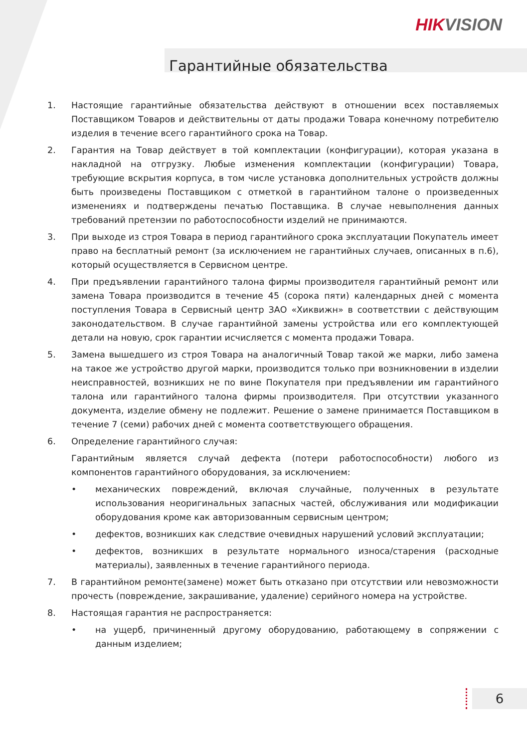HIKVISION
Гарантийные обязательства
1. Настоящие гарантийные обязательства действуют в отношении всех поставляемых Поставщиком Товаров и действительны от даты продажи Товара конечному потребителю изделия в течение всего гарантийного срока на Товар.
2. Гарантия на Товар действует в той комплектации (конфигурации), которая указана в накладной на отгрузку. Любые изменения комплектации (конфигурации) Товара, требующие вскрытия корпуса, в том числе установка дополнительных устройств должны быть произведены Поставщиком с отметкой в гарантийном талоне о произведенных изменениях и подтверждены печатью Поставщика. В случае невыполнения данных требований претензии по работоспособности изделий не принимаются.
3. При выходе из строя Товара в период гарантийного срока эксплуатации Покупатель имеет право на бесплатный ремонт (за исключением не гарантийных случаев, описанных в п.6), который осуществляется в Сервисном центре.
4. При предъявлении гарантийного талона фирмы производителя гарантийный ремонт или замена Товара производится в течение 45 (сорока пяти) календарных дней с момента поступления Товара в Сервисный центр ЗАО «Хиквижн» в соответствии с действующим законодательством. В случае гарантийной замены устройства или его комплектующей детали на новую, срок гарантии исчисляется с момента продажи Товара.
5. Замена вышедшего из строя Товара на аналогичный Товар такой же марки, либо замена на такое же устройство другой марки, производится только при возникновении в изделии неисправностей, возникших не по вине Покупателя при предъявлении им гарантийного талона или гарантийного талона фирмы производителя. При отсутствии указанного документа, изделие обмену не подлежит. Решение о замене принимается Поставщиком в течение 7 (семи) рабочих дней с момента соответствующего обращения.
6. Определение гарантийного случая:
Гарантийным является случай дефекта (потери работоспособности) любого из компонентов гарантийного оборудования, за исключением:
• механических повреждений, включая случайные, полученных в результате использования неоригинальных запасных частей, обслуживания или модификации оборудования кроме как авторизованным сервисным центром;
• дефектов, возникших как следствие очевидных нарушений условий эксплуатации;
• дефектов, возникших в результате нормального износа/старения (расходные материалы), заявленных в течение гарантийного периода.
7. В гарантийном ремонте(замене) может быть отказано при отсутствии или невозможности прочесть (повреждение, закрашивание, удаление) серийного номера на устройстве.
8. Настоящая гарантия не распространяется:
• на ущерб, причиненный другому оборудованию, работающему в сопряжении с данным изделием;
6